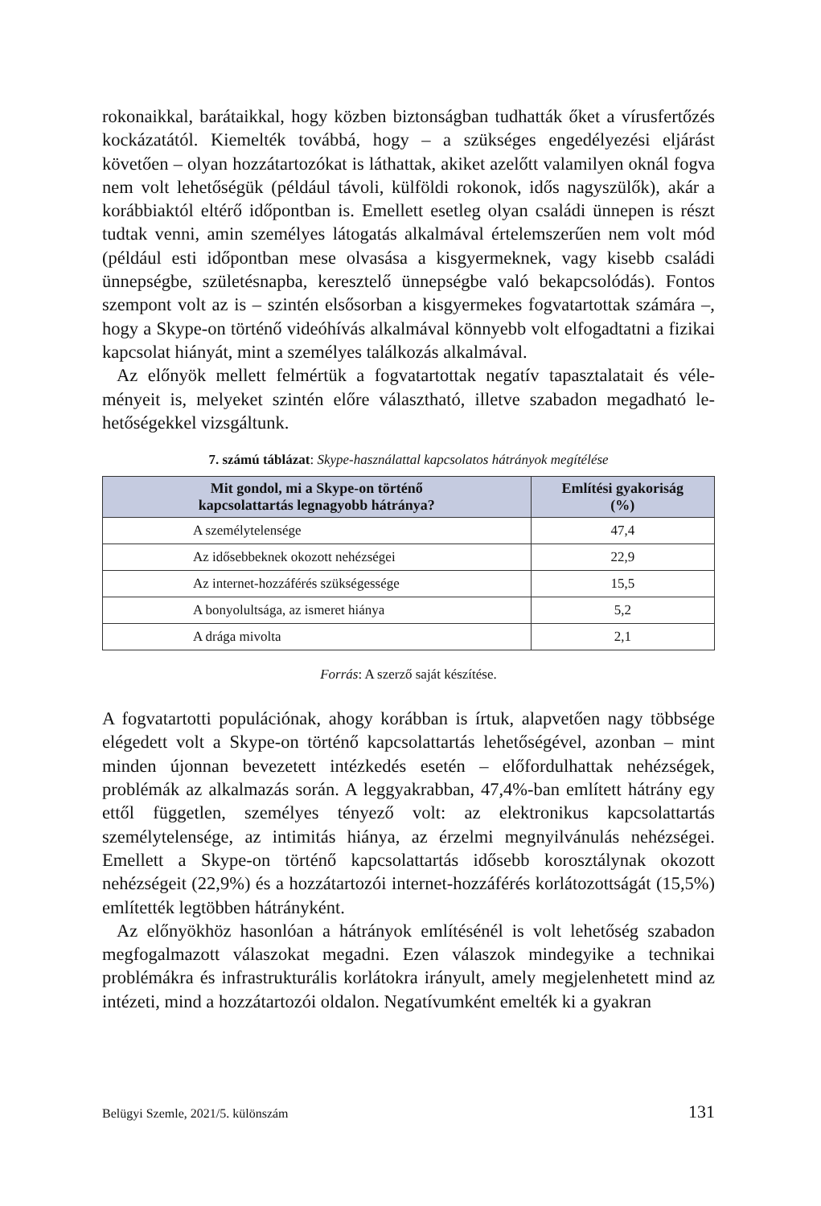rokonaikkal, barátaikkal, hogy közben biztonságban tudhatták őket a vírusfertő­zés kockázatától. Kiemelték továbbá, hogy – a szükséges engedélyezési eljárást követően – olyan hozzátartozókat is láthattak, akiket azelőtt valamilyen oknál fogva nem volt lehetőségük (például távoli, külföldi rokonok, idős nagyszülők), akár a korábbiaktól eltérő időpontban is. Emellett esetleg olyan családi ünnepen is részt tudtak venni, amin személyes látogatás alkalmával értelemszerűen nem volt mód (például esti időpontban mese olvasása a kisgyermeknek, vagy kisebb családi ünnepségbe, születésnapba, keresztelő ünnepségbe való bekapcsolódás). Fontos szempont volt az is – szintén elsősorban a kisgyermekes fogvatartottak számára –, hogy a Skype-on történő videóhívás alkalmával könnyebb volt el­fogadtatni a fizikai kapcsolat hiányát, mint a személyes találkozás alkalmával.
Az előnyök mellett felmértük a fogvatartottak negatív tapasztalatait és véle­ményeit is, melyeket szintén előre választható, illetve szabadon megadható le­hetőségekkel vizsgáltunk.
7. számú táblázat: Skype-használattal kapcsolatos hátrányok megítélése
| Mit gondol, mi a Skype-on történő kapcsolattartás legnagyobb hátránya? | Említési gyakoriság (%) |
| --- | --- |
| A személytelensége | 47,4 |
| Az idősebbeknek okozott nehézségei | 22,9 |
| Az internet-hozzáférés szükségessége | 15,5 |
| A bonyolultsága, az ismeret hiánya | 5,2 |
| A drága mivolta | 2,1 |
Forrás: A szerző saját készítése.
A fogvatartotti populációnak, ahogy korábban is írtuk, alapvetően nagy több­sége elégedett volt a Skype-on történő kapcsolattartás lehetőségével, azonban – mint minden újonnan bevezetett intézkedés esetén – előfordulhattak nehéz­ségek, problémák az alkalmazás során. A leggyakrabban, 47,4%-ban említett hátrány egy ettől független, személyes tényező volt: az elektronikus kapcso­lattartás személytelensége, az intimitás hiánya, az érzelmi megnyilvánulás ne­hézségei. Emellett a Skype-on történő kapcsolattartás idősebb korosztálynak okozott nehézségeit (22,9%) és a hozzátartozói internet-hozzáférés korlátozott­ságát (15,5%) említették legtöbben hátrányként.
Az előnyökhöz hasonlóan a hátrányok említésénél is volt lehetőség szabadon megfogalmazott válaszokat megadni. Ezen válaszok mindegyike a technikai problémákra és infrastrukturális korlátokra irányult, amely megjelenhetett mind az intézeti, mind a hozzátartozói oldalon. Negatívumként emelték ki a gyakran
Belügyi Szemle, 2021/5. különszám 131